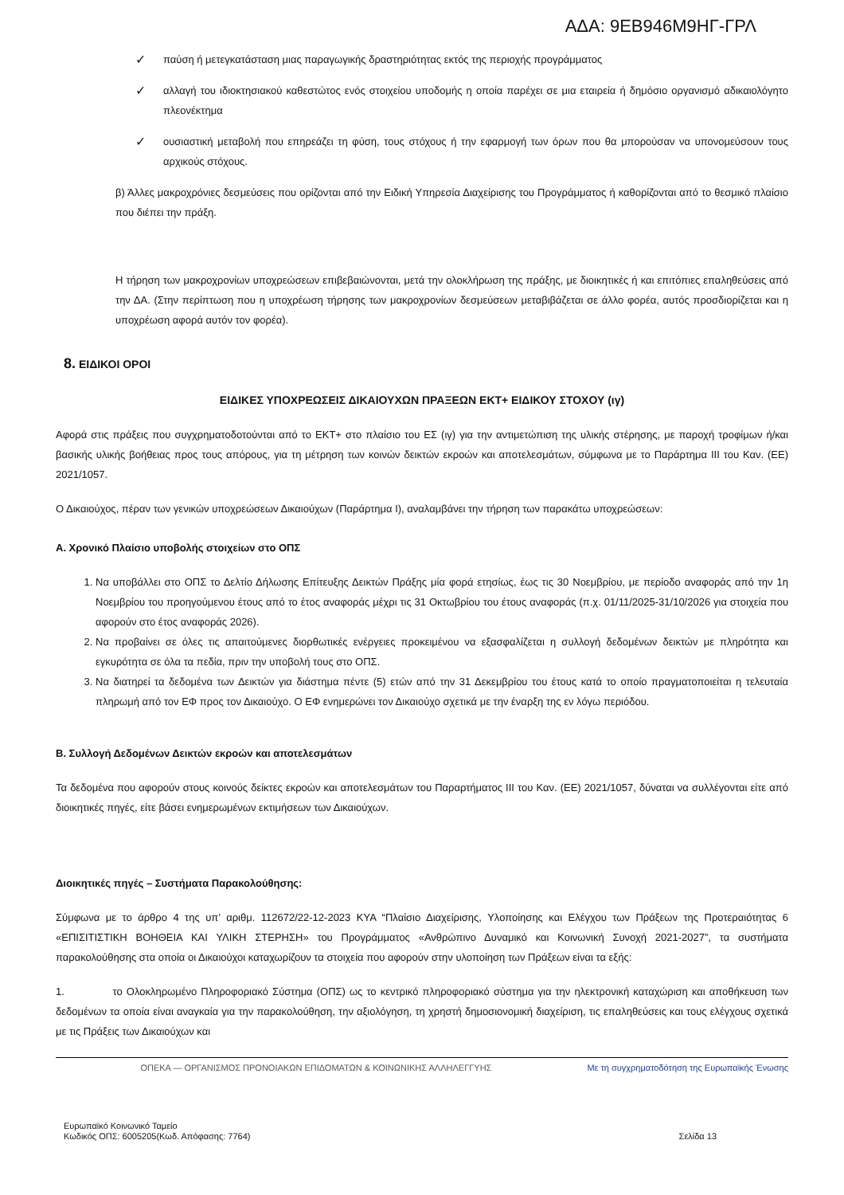ΑΔΑ: 9ΕΒ946Μ9ΗΓ-ΓΡΛ
✓
παύση ή μετεγκατάσταση μιας παραγωγικής δραστηριότητας εκτός της περιοχής προγράμματος
✓
αλλαγή του ιδιοκτησιακού καθεστώτος ενός στοιχείου υποδομής η οποία παρέχει σε μια εταιρεία ή δημόσιο οργανισμό αδικαιολόγητο πλεονέκτημα
✓
ουσιαστική μεταβολή που επηρεάζει τη φύση, τους στόχους ή την εφαρμογή των όρων που θα μπορούσαν να υπονομεύσουν τους αρχικούς στόχους.
β) Άλλες μακροχρόνιες δεσμεύσεις που ορίζονται από την Ειδική Υπηρεσία Διαχείρισης του Προγράμματος ή καθορίζονται από το θεσμικό πλαίσιο που διέπει την πράξη.
Η τήρηση των μακροχρονίων υποχρεώσεων επιβεβαιώνονται, μετά την ολοκλήρωση της πράξης, με διοικητικές ή και επιτόπιες επαληθεύσεις από την ΔΑ. (Στην περίπτωση που η υποχρέωση τήρησης των μακροχρονίων δεσμεύσεων μεταβιβάζεται σε άλλο φορέα, αυτός προσδιορίζεται και η υποχρέωση αφορά αυτόν τον φορέα).
8. ΕΙΔΙΚΟΙ ΟΡΟΙ
ΕΙΔΙΚΕΣ ΥΠΟΧΡΕΩΣΕΙΣ ΔΙΚΑΙΟΥΧΩΝ ΠΡΑΞΕΩΝ ΕΚΤ+ ΕΙΔΙΚΟΥ ΣΤΟΧΟΥ (ιγ)
Αφορά στις πράξεις που συγχρηματοδοτούνται από το ΕΚΤ+ στο πλαίσιο του ΕΣ (ιγ) για την αντιμετώπιση της υλικής στέρησης, με παροχή τροφίμων ή/και βασικής υλικής βοήθειας προς τους απόρους, για τη μέτρηση των κοινών δεικτών εκροών και αποτελεσμάτων, σύμφωνα με το Παράρτημα ΙΙΙ του Καν. (ΕΕ) 2021/1057.
Ο Δικαιούχος, πέραν των γενικών υποχρεώσεων Δικαιούχων (Παράρτημα Ι), αναλαμβάνει την τήρηση των παρακάτω υποχρεώσεων:
Α. Χρονικό Πλαίσιο υποβολής στοιχείων στο ΟΠΣ
1. Να υποβάλλει στο ΟΠΣ το Δελτίο Δήλωσης Επίτευξης Δεικτών Πράξης μία φορά ετησίως, έως τις 30 Νοεμβρίου, με περίοδο αναφοράς από την 1η Νοεμβρίου του προηγούμενου έτους από το έτος αναφοράς μέχρι τις 31 Οκτωβρίου του έτους αναφοράς (π.χ. 01/11/2025-31/10/2026 για στοιχεία που αφορούν στο έτος αναφοράς 2026).
2. Να προβαίνει σε όλες τις απαιτούμενες διορθωτικές ενέργειες προκειμένου να εξασφαλίζεται η συλλογή δεδομένων δεικτών με πληρότητα και εγκυρότητα σε όλα τα πεδία, πριν την υποβολή τους στο ΟΠΣ.
3. Να διατηρεί τα δεδομένα των Δεικτών για διάστημα πέντε (5) ετών από την 31 Δεκεμβρίου του έτους κατά το οποίο πραγματοποιείται η τελευταία πληρωμή από τον ΕΦ προς τον Δικαιούχο. Ο ΕΦ ενημερώνει τον Δικαιούχο σχετικά με την έναρξη της εν λόγω περιόδου.
Β. Συλλογή Δεδομένων Δεικτών εκροών και αποτελεσμάτων
Τα δεδομένα που αφορούν στους κοινούς δείκτες εκροών και αποτελεσμάτων του Παραρτήματος ΙΙΙ του Καν. (ΕΕ) 2021/1057, δύναται να συλλέγονται είτε από διοικητικές πηγές, είτε βάσει ενημερωμένων εκτιμήσεων των Δικαιούχων.
Διοικητικές πηγές – Συστήματα Παρακολούθησης:
Σύμφωνα με το άρθρο 4 της υπ’ αριθμ. 112672/22-12-2023 ΚΥΑ “Πλαίσιο Διαχείρισης, Υλοποίησης και Ελέγχου των Πράξεων της Προτεραιότητας 6 «ΕΠΙΣΙΤΙΣΤΙΚΗ ΒΟΗΘΕΙΑ ΚΑΙ ΥΛΙΚΗ ΣΤΕΡΗΣΗ» του Προγράμματος «Ανθρώπινο Δυναμικό και Κοινωνική Συνοχή 2021-2027”, τα συστήματα παρακολούθησης στα οποία οι Δικαιούχοι καταχωρίζουν τα στοιχεία που αφορούν στην υλοποίηση των Πράξεων είναι τα εξής:
1. το Ολοκληρωμένο Πληροφοριακό Σύστημα (ΟΠΣ) ως το κεντρικό πληροφοριακό σύστημα για την ηλεκτρονική καταχώριση και αποθήκευση των δεδομένων τα οποία είναι αναγκαία για την παρακολούθηση, την αξιολόγηση, τη χρηστή δημοσιονομική διαχείριση, τις επαληθεύσεις και τους ελέγχους σχετικά με τις Πράξεις των Δικαιούχων και
ΟΠΕΚΑ — ΟΡΓΑΝΙΣΜΟΣ ΠΡΟΝΟΙΑΚΩΝ ΕΠΙΔΟΜΑΤΩΝ & ΚΟΙΝΩΝΙΚΗΣ ΑΛΛΗΛΕΓΓΥΗΣ Με τη συγχρηματοδότηση της Ευρωπαϊκής Ένωσης
Ευρωπαϊκό Κοινωνικό Ταμείο
Κωδικός ΟΠΣ: 6005205(Κωδ. Απόφασης: 7764)
Σελίδα 13